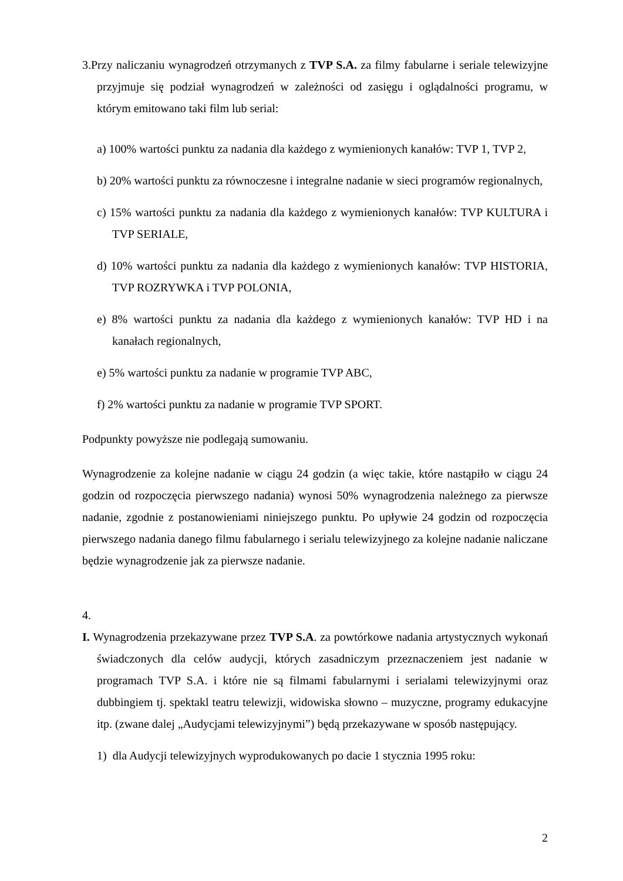3.Przy naliczaniu wynagrodzeń otrzymanych z TVP S.A. za filmy fabularne i seriale telewizyjne przyjmuje się podział wynagrodzeń w zależności od zasięgu i oglądalności programu, w którym emitowano taki film lub serial:
a) 100% wartości punktu za nadania dla każdego z wymienionych kanałów: TVP 1, TVP 2,
b) 20% wartości punktu za równoczesne i integralne nadanie w sieci programów regionalnych,
c) 15% wartości punktu za nadania dla każdego z wymienionych kanałów: TVP KULTURA i TVP SERIALE,
d) 10% wartości punktu za nadania dla każdego z wymienionych kanałów: TVP HISTORIA, TVP ROZRYWKA i TVP POLONIA,
e) 8% wartości punktu za nadania dla każdego z wymienionych kanałów: TVP HD i na kanałach regionalnych,
e) 5% wartości punktu za nadanie w programie TVP ABC,
f) 2% wartości punktu za nadanie w programie TVP SPORT.
Podpunkty powyższe nie podlegają sumowaniu.
Wynagrodzenie za kolejne nadanie w ciągu 24 godzin (a więc takie, które nastąpiło w ciągu 24 godzin od rozpoczęcia pierwszego nadania) wynosi 50% wynagrodzenia należnego za pierwsze nadanie, zgodnie z postanowieniami niniejszego punktu. Po upływie 24 godzin od rozpoczęcia pierwszego nadania danego filmu fabularnego i serialu telewizyjnego za kolejne nadanie naliczane będzie wynagrodzenie jak za pierwsze nadanie.
4.
I. Wynagrodzenia przekazywane przez TVP S.A. za powtórkowe nadania artystycznych wykonań świadczonych dla celów audycji, których zasadniczym przeznaczeniem jest nadanie w programach TVP S.A. i które nie są filmami fabularnymi i serialami telewizyjnymi oraz dubbingiem tj. spektakl teatru telewizji, widowiska słowno – muzyczne, programy edukacyjne itp. (zwane dalej „Audycjami telewizyjnymi”) będą przekazywane w sposób następujący.
1) dla Audycji telewizyjnych wyprodukowanych po dacie 1 stycznia 1995 roku:
2